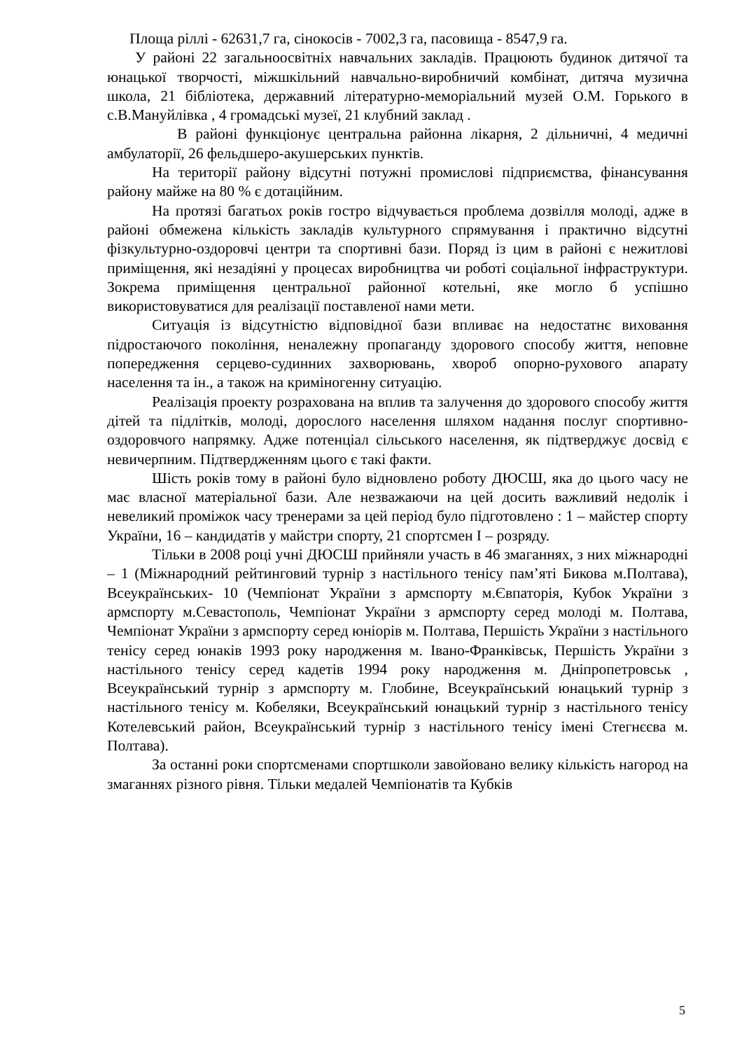Площа ріллі - 62631,7 га, сінокосів - 7002,3 га, пасовища - 8547,9 га.
У районі 22 загальноосвітніх навчальних закладів. Працюють будинок дитячої та юнацької творчості, міжшкільний навчально-виробничий комбінат, дитяча музична школа, 21 бібліотека, державний літературно-меморіальний музей О.М. Горького в с.В.Мануйлівка , 4 громадські музеї, 21 клубний заклад .
В районі функціонує центральна районна лікарня, 2 дільничні, 4 медичні амбулаторії, 26 фельдшеро-акушерських пунктів.
На території району відсутні потужні промислові підприємства, фінансування району майже на 80 % є дотаційним.
На протязі багатьох років гостро відчувається проблема дозвілля молоді, адже в районі обмежена кількість закладів культурного спрямування і практично відсутні фізкультурно-оздоровчі центри та спортивні бази. Поряд із цим в районі є нежитлові приміщення, які незадіяні у процесах виробництва чи роботі соціальної інфраструктури. Зокрема приміщення центральної районної котельні, яке могло б успішно використовуватися для реалізації поставленої нами мети.
Ситуація із відсутністю відповідної бази впливає на недостатнє виховання підростаючого покоління, неналежну пропаганду здорового способу життя, неповне попередження серцево-судинних захворювань, хвороб опорно-рухового апарату населення та ін., а також на криміногенну ситуацію.
Реалізація проекту розрахована на вплив та залучення до здорового способу життя дітей та підлітків, молоді, дорослого населення шляхом надання послуг спортивно-оздоровчого напрямку. Адже потенціал сільського населення, як підтверджує досвід є невичерпним. Підтвердженням цього є такі факти.
Шість років тому в районі було відновлено роботу ДЮСШ, яка до цього часу не має власної матеріальної бази. Але незважаючи на цей досить важливий недолік і невеликий проміжок часу тренерами за цей період було підготовлено : 1 – майстер спорту України, 16 – кандидатів у майстри спорту, 21 спортсмен І – розряду.
Тільки в 2008 році учні ДЮСШ прийняли участь в 46 змаганнях, з них міжнародні – 1 (Міжнародний рейтинговий турнір з настільного тенісу пам’яті Бикова м.Полтава), Всеукраїнських- 10 (Чемпіонат України з армспорту м.Євпаторія, Кубок України з армспорту м.Севастополь, Чемпіонат України з армспорту серед молоді м. Полтава, Чемпіонат України з армспорту серед юніорів м. Полтава, Першість України з настільного тенісу серед юнаків 1993 року народження м. Івано-Франківськ, Першість України з настільного тенісу серед кадетів 1994 року народження м. Дніпропетровськ , Всеукраїнський турнір з армспорту м. Глобине, Всеукраїнський юнацький турнір з настільного тенісу м. Кобеляки, Всеукраїнський юнацький турнір з настільного тенісу Котелевський район, Всеукраїнський турнір з настільного тенісу імені Стегнєєва м. Полтава).
За останні роки спортсменами спортшколи завойовано велику кількість нагород на змаганнях різного рівня. Тільки медалей Чемпіонатів та Кубків
5